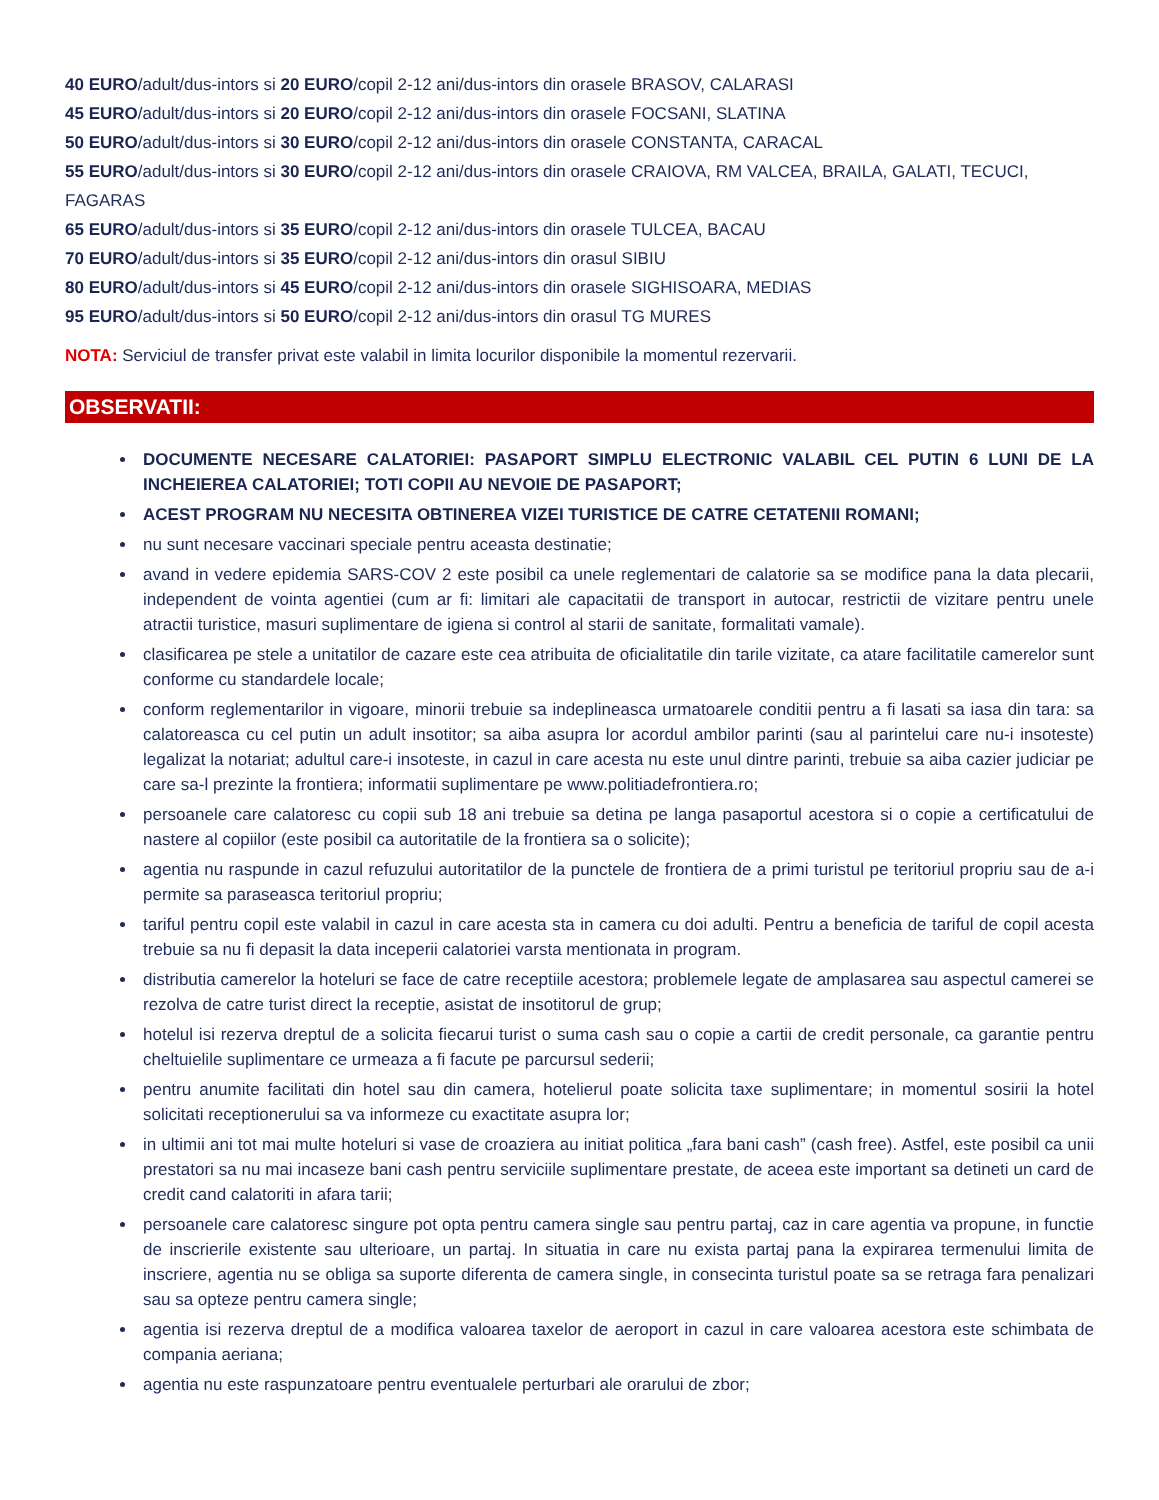40 EURO/adult/dus-intors si 20 EURO/copil 2-12 ani/dus-intors din orasele BRASOV, CALARASI
45 EURO/adult/dus-intors si 20 EURO/copil 2-12 ani/dus-intors din orasele FOCSANI, SLATINA
50 EURO/adult/dus-intors si 30 EURO/copil 2-12 ani/dus-intors din orasele CONSTANTA, CARACAL
55 EURO/adult/dus-intors si 30 EURO/copil 2-12 ani/dus-intors din orasele CRAIOVA, RM VALCEA, BRAILA, GALATI, TECUCI, FAGARAS
65 EURO/adult/dus-intors si 35 EURO/copil 2-12 ani/dus-intors din orasele TULCEA, BACAU
70 EURO/adult/dus-intors si 35 EURO/copil 2-12 ani/dus-intors din orasul SIBIU
80 EURO/adult/dus-intors si 45 EURO/copil 2-12 ani/dus-intors din orasele SIGHISOARA, MEDIAS
95 EURO/adult/dus-intors si 50 EURO/copil 2-12 ani/dus-intors din orasul TG MURES
NOTA: Serviciul de transfer privat este valabil in limita locurilor disponibile la momentul rezervarii.
OBSERVATII:
DOCUMENTE NECESARE CALATORIEI: PASAPORT SIMPLU ELECTRONIC VALABIL CEL PUTIN 6 LUNI DE LA INCHEIEREA CALATORIEI; TOTI COPII AU NEVOIE DE PASAPORT;
ACEST PROGRAM NU NECESITA OBTINEREA VIZEI TURISTICE DE CATRE CETATENII ROMANI;
nu sunt necesare vaccinari speciale pentru aceasta destinatie;
avand in vedere epidemia SARS-COV 2 este posibil ca unele reglementari de calatorie sa se modifice pana la data plecarii, independent de vointa agentiei (cum ar fi: limitari ale capacitatii de transport in autocar, restrictii de vizitare pentru unele atractii turistice, masuri suplimentare de igiena si control al starii de sanitate, formalitati vamale).
clasificarea pe stele a unitatilor de cazare este cea atribuita de oficialitatile din tarile vizitate, ca atare facilitatile camerelor sunt conforme cu standardele locale;
conform reglementarilor in vigoare, minorii trebuie sa indeplineasca urmatoarele conditii pentru a fi lasati sa iasa din tara: sa calatoreasca cu cel putin un adult insotitor; sa aiba asupra lor acordul ambilor parinti (sau al parintelui care nu-i insoteste) legalizat la notariat; adultul care-i insoteste, in cazul in care acesta nu este unul dintre parinti, trebuie sa aiba cazier judiciar pe care sa-l prezinte la frontiera; informatii suplimentare pe www.politiadefrontiera.ro;
persoanele care calatoresc cu copii sub 18 ani trebuie sa detina pe langa pasaportul acestora si o copie a certificatului de nastere al copiilor (este posibil ca autoritatile de la frontiera sa o solicite);
agentia nu raspunde in cazul refuzului autoritatilor de la punctele de frontiera de a primi turistul pe teritoriul propriu sau de a-i permite sa paraseasca teritoriul propriu;
tariful pentru copil este valabil in cazul in care acesta sta in camera cu doi adulti. Pentru a beneficia de tariful de copil acesta trebuie sa nu fi depasit la data inceperii calatoriei varsta mentionata in program.
distributia camerelor la hoteluri se face de catre receptiile acestora; problemele legate de amplasarea sau aspectul camerei se rezolva de catre turist direct la receptie, asistat de insotitorul de grup;
hotelul isi rezerva dreptul de a solicita fiecarui turist o suma cash sau o copie a cartii de credit personale, ca garantie pentru cheltuielile suplimentare ce urmeaza a fi facute pe parcursul sederii;
pentru anumite facilitati din hotel sau din camera, hotelierul poate solicita taxe suplimentare; in momentul sosirii la hotel solicitati receptionerului sa va informeze cu exactitate asupra lor;
in ultimii ani tot mai multe hoteluri si vase de croaziera au initiat politica „fara bani cash” (cash free). Astfel, este posibil ca unii prestatori sa nu mai incaseze bani cash pentru serviciile suplimentare prestate, de aceea este important sa detineti un card de credit cand calatoriti in afara tarii;
persoanele care calatoresc singure pot opta pentru camera single sau pentru partaj, caz in care agentia va propune, in functie de inscrierile existente sau ulterioare, un partaj. In situatia in care nu exista partaj pana la expirarea termenului limita de inscriere, agentia nu se obliga sa suporte diferenta de camera single, in consecinta turistul poate sa se retraga fara penalizari sau sa opteze pentru camera single;
agentia isi rezerva dreptul de a modifica valoarea taxelor de aeroport in cazul in care valoarea acestora este schimbata de compania aeriana;
agentia nu este raspunzatoare pentru eventualele perturbari ale orarului de zbor;